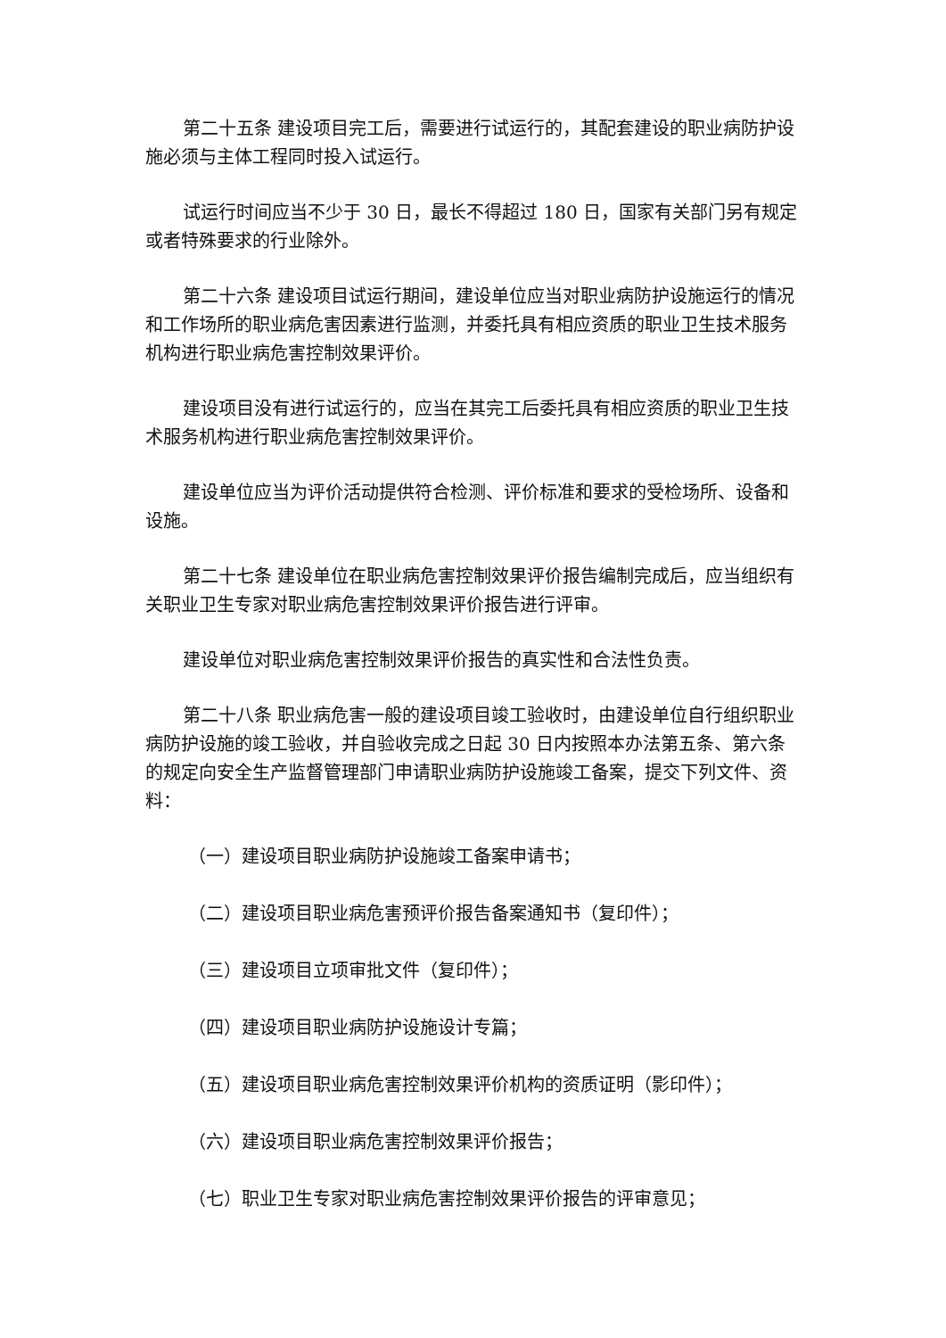第二十五条 建设项目完工后，需要进行试运行的，其配套建设的职业病防护设施必须与主体工程同时投入试运行。
试运行时间应当不少于 30 日，最长不得超过 180 日，国家有关部门另有规定或者特殊要求的行业除外。
第二十六条 建设项目试运行期间，建设单位应当对职业病防护设施运行的情况和工作场所的职业病危害因素进行监测，并委托具有相应资质的职业卫生技术服务机构进行职业病危害控制效果评价。
建设项目没有进行试运行的，应当在其完工后委托具有相应资质的职业卫生技术服务机构进行职业病危害控制效果评价。
建设单位应当为评价活动提供符合检测、评价标准和要求的受检场所、设备和设施。
第二十七条 建设单位在职业病危害控制效果评价报告编制完成后，应当组织有关职业卫生专家对职业病危害控制效果评价报告进行评审。
建设单位对职业病危害控制效果评价报告的真实性和合法性负责。
第二十八条 职业病危害一般的建设项目竣工验收时，由建设单位自行组织职业病防护设施的竣工验收，并自验收完成之日起 30 日内按照本办法第五条、第六条的规定向安全生产监督管理部门申请职业病防护设施竣工备案，提交下列文件、资料：
（一）建设项目职业病防护设施竣工备案申请书；
（二）建设项目职业病危害预评价报告备案通知书（复印件）；
（三）建设项目立项审批文件（复印件）；
（四）建设项目职业病防护设施设计专篇；
（五）建设项目职业病危害控制效果评价机构的资质证明（影印件）；
（六）建设项目职业病危害控制效果评价报告；
（七）职业卫生专家对职业病危害控制效果评价报告的评审意见；